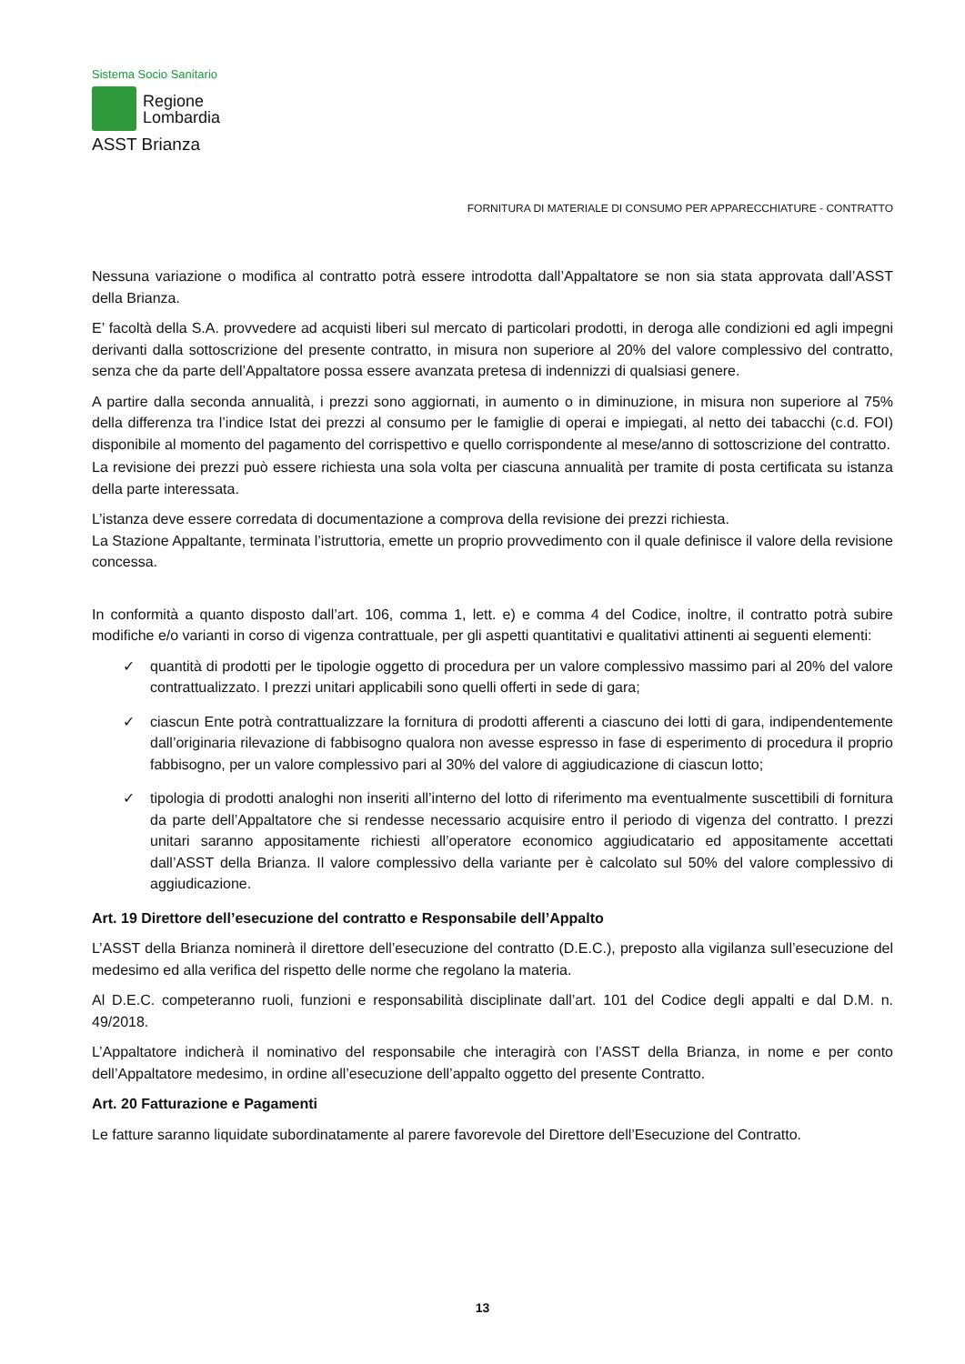Sistema Socio Sanitario
Regione
Lombardia
ASST Brianza
FORNITURA DI MATERIALE DI CONSUMO PER APPARECCHIATURE - CONTRATTO
Nessuna variazione o modifica al contratto potrà essere introdotta dall’Appaltatore se non sia stata approvata dall’ASST della Brianza.
E’ facoltà della S.A. provvedere ad acquisti liberi sul mercato di particolari prodotti, in deroga alle condizioni ed agli impegni derivanti dalla sottoscrizione del presente contratto, in misura non superiore al 20% del valore complessivo del contratto, senza che da parte dell’Appaltatore possa essere avanzata pretesa di indennizzi di qualsiasi genere.
A partire dalla seconda annualità, i prezzi sono aggiornati, in aumento o in diminuzione, in misura non superiore al 75% della differenza tra l’indice Istat dei prezzi al consumo per le famiglie di operai e impiegati, al netto dei tabacchi (c.d. FOI) disponibile al momento del pagamento del corrispettivo e quello corrispondente al mese/anno di sottoscrizione del contratto.
La revisione dei prezzi può essere richiesta una sola volta per ciascuna annualità per tramite di posta certificata su istanza della parte interessata.
L’istanza deve essere corredata di documentazione a comprova della revisione dei prezzi richiesta.
La Stazione Appaltante, terminata l’istruttoria, emette un proprio provvedimento con il quale definisce il valore della revisione concessa.
In conformità a quanto disposto dall’art. 106, comma 1, lett. e) e comma 4 del Codice, inoltre, il contratto potrà subire modifiche e/o varianti in corso di vigenza contrattuale, per gli aspetti quantitativi e qualitativi attinenti ai seguenti elementi:
✓ quantità di prodotti per le tipologie oggetto di procedura per un valore complessivo massimo pari al 20% del valore contrattualizzato. I prezzi unitari applicabili sono quelli offerti in sede di gara;
✓ ciascun Ente potrà contrattualizzare la fornitura di prodotti afferenti a ciascuno dei lotti di gara, indipendentemente dall’originaria rilevazione di fabbisogno qualora non avesse espresso in fase di esperimento di procedura il proprio fabbisogno, per un valore complessivo pari al 30% del valore di aggiudicazione di ciascun lotto;
✓ tipologia di prodotti analoghi non inseriti all’interno del lotto di riferimento ma eventualmente suscettibili di fornitura da parte dell’Appaltatore che si rendesse necessario acquisire entro il periodo di vigenza del contratto. I prezzi unitari saranno appositamente richiesti all’operatore economico aggiudicatario ed appositamente accettati dall’ASST della Brianza. Il valore complessivo della variante per è calcolato sul 50% del valore complessivo di aggiudicazione.
Art. 19 Direttore dell’esecuzione del contratto e Responsabile dell’Appalto
L’ASST della Brianza nominerà il direttore dell’esecuzione del contratto (D.E.C.), preposto alla vigilanza sull’esecuzione del medesimo ed alla verifica del rispetto delle norme che regolano la materia.
Al D.E.C. competeranno ruoli, funzioni e responsabilità disciplinate dall’art. 101 del Codice degli appalti e dal D.M. n. 49/2018.
L’Appaltatore indicherà il nominativo del responsabile che interagirà con l’ASST della Brianza, in nome e per conto dell’Appaltatore medesimo, in ordine all’esecuzione dell’appalto oggetto del presente Contratto.
Art. 20 Fatturazione e Pagamenti
Le fatture saranno liquidate subordinatamente al parere favorevole del Direttore dell’Esecuzione del Contratto.
13